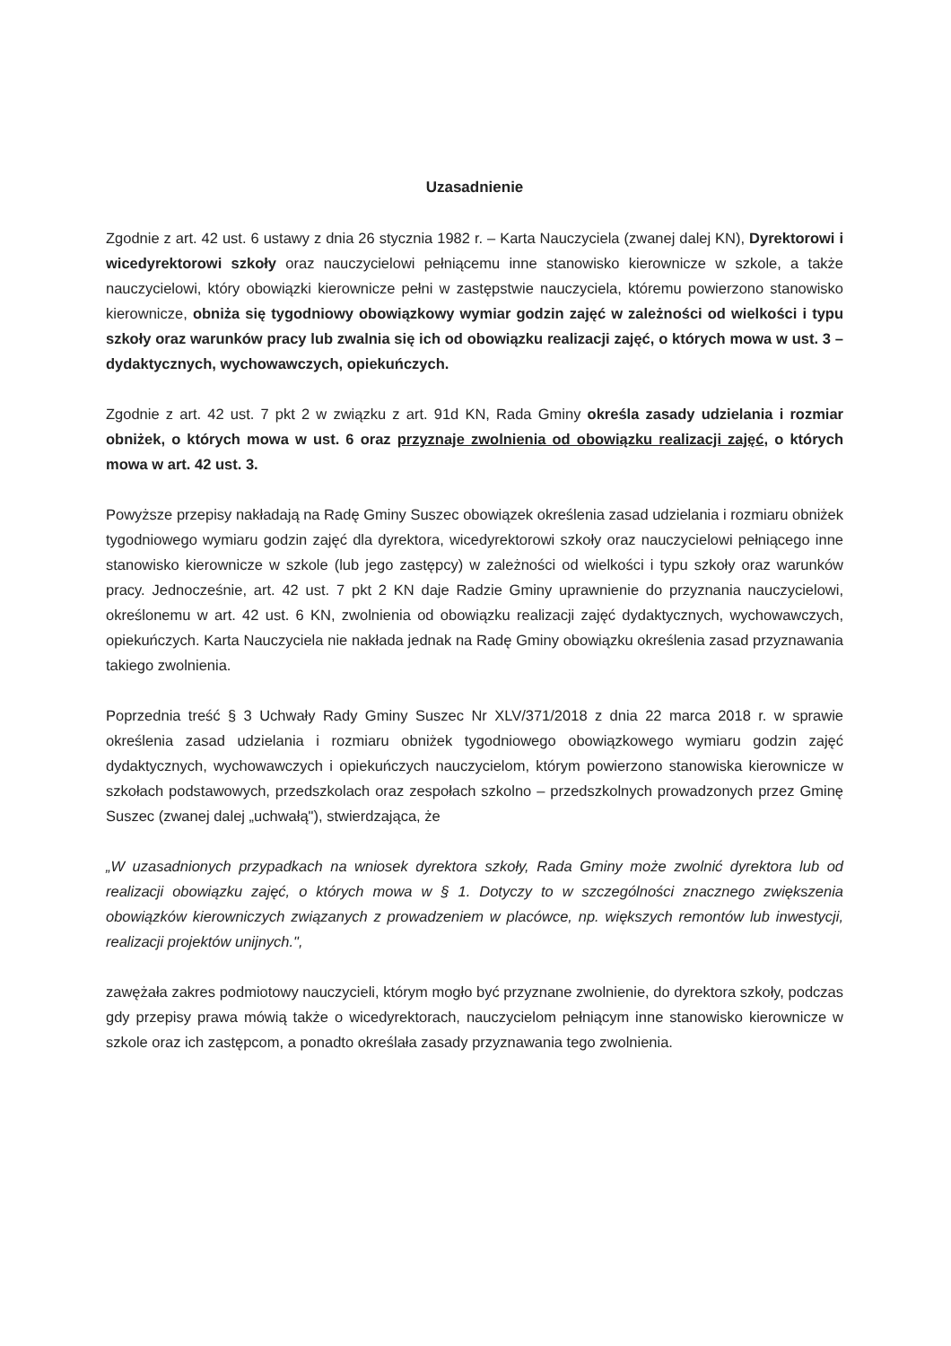Uzasadnienie
Zgodnie z art. 42 ust. 6 ustawy z dnia 26 stycznia 1982 r. – Karta Nauczyciela (zwanej dalej KN), Dyrektorowi i wicedyrektorowi szkoły oraz nauczycielowi pełniącemu inne stanowisko kierownicze w szkole, a także nauczycielowi, który obowiązki kierownicze pełni w zastępstwie nauczyciela, któremu powierzono stanowisko kierownicze, obniża się tygodniowy obowiązkowy wymiar godzin zajęć w zależności od wielkości i typu szkoły oraz warunków pracy lub zwalnia się ich od obowiązku realizacji zajęć, o których mowa w ust. 3 – dydaktycznych, wychowawczych, opiekuńczych.
Zgodnie z art. 42 ust. 7 pkt 2 w związku z art. 91d KN, Rada Gminy określa zasady udzielania i rozmiar obniżek, o których mowa w ust. 6 oraz przyznaje zwolnienia od obowiązku realizacji zajęć, o których mowa w art. 42 ust. 3.
Powyższe przepisy nakładają na Radę Gminy Suszec obowiązek określenia zasad udzielania i rozmiaru obniżek tygodniowego wymiaru godzin zajęć dla dyrektora, wicedyrektorowi szkoły oraz nauczycielowi pełniącego inne stanowisko kierownicze w szkole (lub jego zastępcy) w zależności od wielkości i typu szkoły oraz warunków pracy. Jednocześnie, art. 42 ust. 7 pkt 2 KN daje Radzie Gminy uprawnienie do przyznania nauczycielowi, określonemu w art. 42 ust. 6 KN, zwolnienia od obowiązku realizacji zajęć dydaktycznych, wychowawczych, opiekuńczych. Karta Nauczyciela nie nakłada jednak na Radę Gminy obowiązku określenia zasad przyznawania takiego zwolnienia.
Poprzednia treść § 3 Uchwały Rady Gminy Suszec Nr XLV/371/2018 z dnia 22 marca 2018 r. w sprawie określenia zasad udzielania i rozmiaru obniżek tygodniowego obowiązkowego wymiaru godzin zajęć dydaktycznych, wychowawczych i opiekuńczych nauczycielom, którym powierzono stanowiska kierownicze w szkołach podstawowych, przedszkolach oraz zespołach szkolno – przedszkolnych prowadzonych przez Gminę Suszec (zwanej dalej „uchwałą"), stwierdzająca, że
„W uzasadnionych przypadkach na wniosek dyrektora szkoły, Rada Gminy może zwolnić dyrektora lub od realizacji obowiązku zajęć, o których mowa w § 1. Dotyczy to w szczególności znacznego zwiększenia obowiązków kierowniczych związanych z prowadzeniem w placówce, np. większych remontów lub inwestycji, realizacji projektów unijnych.",
zawężała zakres podmiotowy nauczycieli, którym mogło być przyznane zwolnienie, do dyrektora szkoły, podczas gdy przepisy prawa mówią także o wicedyrektorach, nauczycielom pełniącym inne stanowisko kierownicze w szkole oraz ich zastępcom, a ponadto określała zasady przyznawania tego zwolnienia.